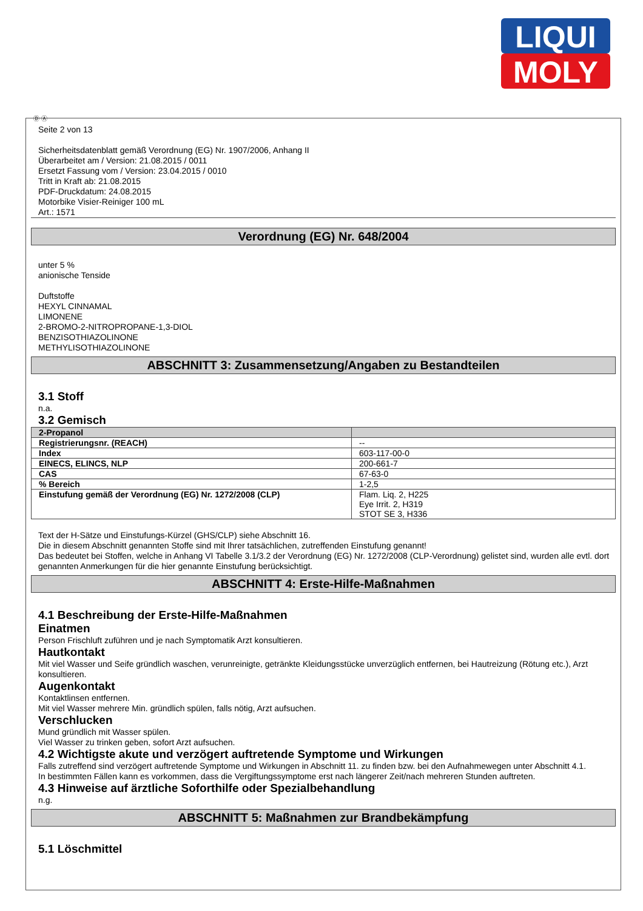LIQUI
MOLY
Ⓓ Ⓐ
Seite 2 von 13
Sicherheitsdatenblatt gemäß Verordnung (EG) Nr. 1907/2006, Anhang II
Überarbeitet am / Version: 21.08.2015 / 0011
Ersetzt Fassung vom / Version: 23.04.2015 / 0010
Tritt in Kraft ab: 21.08.2015
PDF-Druckdatum: 24.08.2015
Motorbike Visier-Reiniger 100 mL
Art.: 1571
Verordnung (EG) Nr. 648/2004
unter 5 %
anionische Tenside
Duftstoffe
HEXYL CINNAMAL
LIMONENE
2-BROMO-2-NITROPROPANE-1,3-DIOL
BENZISOTHIAZOLINONE
METHYLISOTHIAZOLINONE
ABSCHNITT 3: Zusammensetzung/Angaben zu Bestandteilen
3.1 Stoff
n.a.
3.2 Gemisch
| 2-Propanol | |
| --- | --- |
| Registrierungsnr. (REACH) | -- |
| Index | 603-117-00-0 |
| EINECS, ELINCS, NLP | 200-661-7 |
| CAS | 67-63-0 |
| % Bereich | 1-2,5 |
| Einstufung gemäß der Verordnung (EG) Nr. 1272/2008 (CLP) | Flam. Liq. 2, H225 Eye Irrit. 2, H319 STOT SE 3, H336 |
Text der H-Sätze und Einstufungs-Kürzel (GHS/CLP) siehe Abschnitt 16.
Die in diesem Abschnitt genannten Stoffe sind mit Ihrer tatsächlichen, zutreffenden Einstufung genannt!
Das bedeutet bei Stoffen, welche in Anhang VI Tabelle 3.1/3.2 der Verordnung (EG) Nr. 1272/2008 (CLP-Verordnung) gelistet sind, wurden alle evtl. dort genannten Anmerkungen für die hier genannte Einstufung berücksichtigt.
ABSCHNITT 4: Erste-Hilfe-Maßnahmen
4.1 Beschreibung der Erste-Hilfe-Maßnahmen
Einatmen
Person Frischluft zuführen und je nach Symptomatik Arzt konsultieren.
Hautkontakt
Mit viel Wasser und Seife gründlich waschen, verunreinigte, getränkte Kleidungsstücke unverzüglich entfernen, bei Hautreizung (Rötung etc.), Arzt konsultieren.
Augenkontakt
Kontaktlinsen entfernen.
Mit viel Wasser mehrere Min. gründlich spülen, falls nötig, Arzt aufsuchen.
Verschlucken
Mund gründlich mit Wasser spülen.
Viel Wasser zu trinken geben, sofort Arzt aufsuchen.
4.2 Wichtigste akute und verzögert auftretende Symptome und Wirkungen
Falls zutreffend sind verzögert auftretende Symptome und Wirkungen in Abschnitt 11. zu finden bzw. bei den Aufnahmewegen unter Abschnitt 4.1.
In bestimmten Fällen kann es vorkommen, dass die Vergiftungssymptome erst nach längerer Zeit/nach mehreren Stunden auftreten.
4.3 Hinweise auf ärztliche Soforthilfe oder Spezialbehandlung
n.g.
ABSCHNITT 5: Maßnahmen zur Brandbekämpfung
5.1 Löschmittel